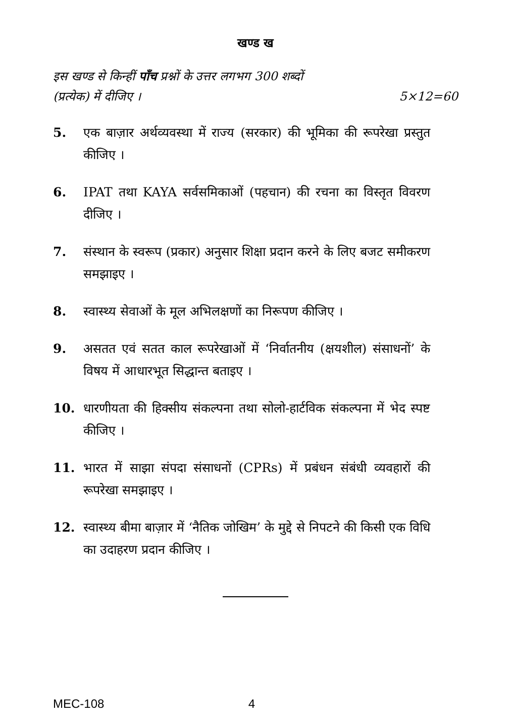खण्ड ख
इस खण्ड से किन्हीं पाँच प्रश्नों के उत्तर लगभग 300 शब्दों
(प्रत्येक) में दीजिए । 5×12=60
5. एक बाज़ार अर्थव्यवस्था में राज्य (सरकार) की भूमिका की रूपरेखा प्रस्तुत कीजिए ।
6. IPAT तथा KAYA सर्वसमिकाओं (पहचान) की रचना का विस्तृत विवरण दीजिए ।
7. संस्थान के स्वरूप (प्रकार) अनुसार शिक्षा प्रदान करने के लिए बजट समीकरण समझाइए ।
8. स्वास्थ्य सेवाओं के मूल अभिलक्षणों का निरूपण कीजिए ।
9. असतत एवं सतत काल रूपरेखाओं में ‘निर्वातनीय (क्षयशील) संसाधनों’ के विषय में आधारभूत सिद्धान्त बताइए ।
10. धारणीयता की हिक्सीय संकल्पना तथा सोलो-हार्टविक संकल्पना में भेद स्पष्ट कीजिए ।
11. भारत में साझा संपदा संसाधनों (CPRs) में प्रबंधन संबंधी व्यवहारों की रूपरेखा समझाइए ।
12. स्वास्थ्य बीमा बाज़ार में ‘नैतिक जोखिम’ के मुद्दे से निपटने की किसी एक विधि का उदाहरण प्रदान कीजिए ।
MEC-108 4